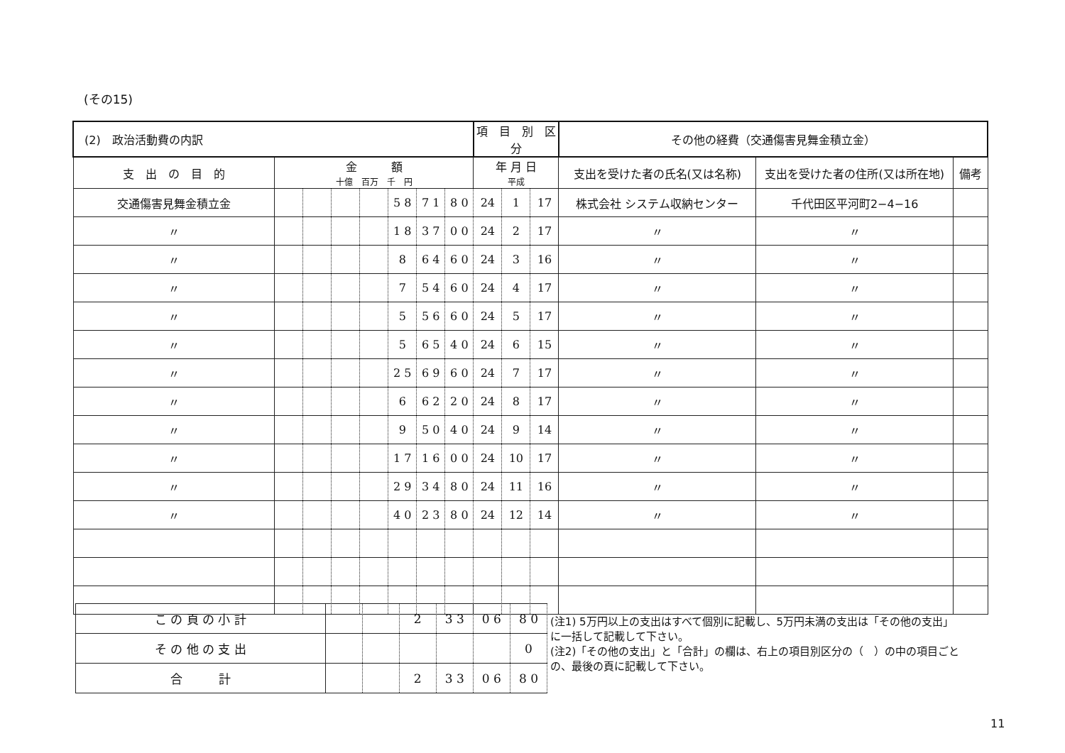(その15)
| (2) 政治活動費の内訳 | | | | | | | | 項 目 別 区 分 | | | その他の経費（交通傷害見舞金積立金） | | |
| 支 出 の 目 的 | 金 額 十億 百万 千 円 | | | | | | | 年 月 日 平成 | | | 支出を受けた者の氏名(又は名称) | 支出を受けた者の住所(又は所在地) | 備考 |
| 交通傷害見舞金積立金 | | | | | 5 8 | 7 1 | 8 0 | 24 | 1 | 17 | 株式会社 システム収納センター | 千代田区平河町2−4−16 | |
| 〃 | | | | | 1 8 | 3 7 | 0 0 | 24 | 2 | 17 | 〃 | 〃 | |
| 〃 | | | | | 8 | 6 4 | 6 0 | 24 | 3 | 16 | 〃 | 〃 | |
| 〃 | | | | | 7 | 5 4 | 6 0 | 24 | 4 | 17 | 〃 | 〃 | |
| 〃 | | | | | 5 | 5 6 | 6 0 | 24 | 5 | 17 | 〃 | 〃 | |
| 〃 | | | | | 5 | 6 5 | 4 0 | 24 | 6 | 15 | 〃 | 〃 | |
| 〃 | | | | | 2 5 | 6 9 | 6 0 | 24 | 7 | 17 | 〃 | 〃 | |
| 〃 | | | | | 6 | 6 2 | 2 0 | 24 | 8 | 17 | 〃 | 〃 | |
| 〃 | | | | | 9 | 5 0 | 4 0 | 24 | 9 | 14 | 〃 | 〃 | |
| 〃 | | | | | 1 7 | 1 6 | 0 0 | 24 | 10 | 17 | 〃 | 〃 | |
| 〃 | | | | | 2 9 | 3 4 | 8 0 | 24 | 11 | 16 | 〃 | 〃 | |
| 〃 | | | | | 4 0 | 2 3 | 8 0 | 24 | 12 | 14 | 〃 | 〃 | |
| こ の 頁 の 小 計 | | | 2 | 3 3 | 0 6 | 8 0 |
| そ の 他 の 支 出 | | | | | | 0 |
| 合 計 | | | 2 | 3 3 | 0 6 | 8 0 |
(注1) 5万円以上の支出はすべて個別に記載し、5万円未満の支出は「その他の支出」に一括して記載して下さい。
(注2)「その他の支出」と「合計」の欄は、右上の項目別区分の（　）の中の項目ごとの、最後の頁に記載して下さい。
11